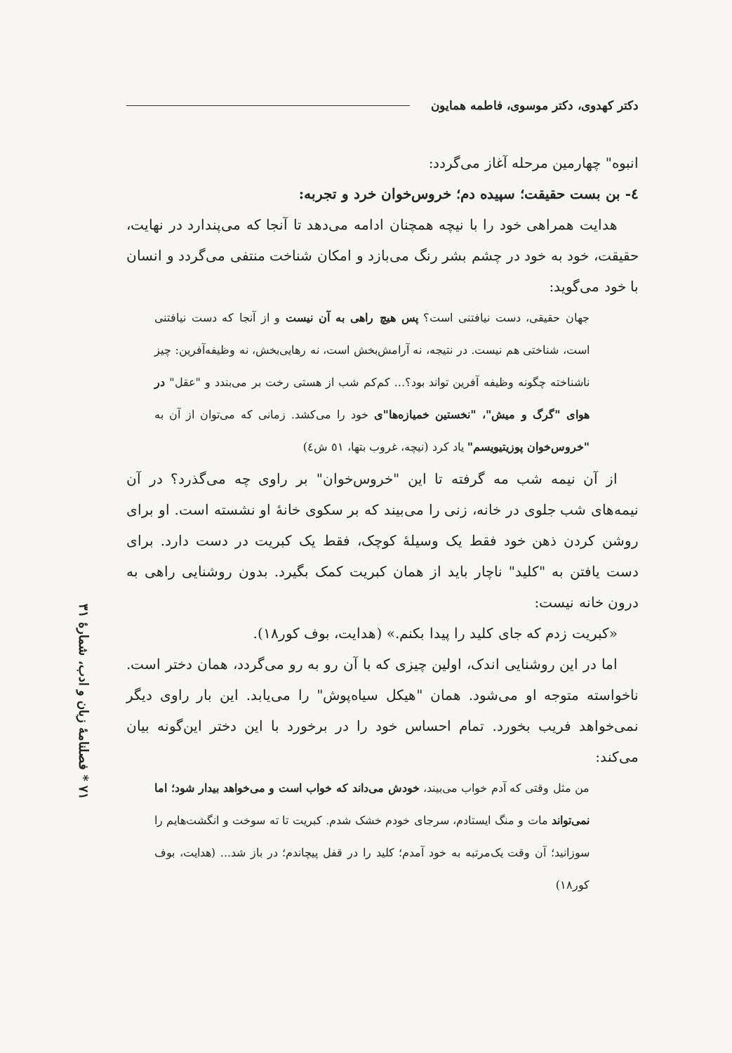۷۱ * فصلنامهٔ زبان و ادب، شمارهٔ ۳۱
دکتر کهدوی، دکتر موسوی، فاطمه همایون
انبوه" چهارمین مرحله آغاز می‌گردد:
٤- بن بست حقیقت؛ سپیده دم؛ خروس‌خوان خرد و تجربه:
هدایت همراهی خود را با نیچه همچنان ادامه می‌دهد تا آنجا که می‌پندارد در نهایت، حقیقت، خود به خود در چشم بشر رنگ می‌بازد و امکان شناخت منتفی می‌گردد و انسان با خود می‌گوید:
جهان حقیقی، دست نیافتنی است؟ پس هیچ راهی به آن نیست و از آنجا که دست نیافتنی است، شناختی هم نیست. در نتیجه، نه آرامش‌بخش است، نه رهایی‌بخش، نه وظیفه‌آفرین: چیز ناشناخته چگونه وظیفه آفرین تواند بود؟... کم‌کم شب از هستی رخت بر می‌بندد و "عقل" در هوای "گرگ و میش"، "نخستین خمیازه‌ها"ی خود را می‌کشد. زمانی که می‌توان از آن به "خروس‌خوان پوزیتیویسم" یاد کرد (نیچه، غروب بتها، ٥١ ش٤)
از آن نیمه شب مه گرفته تا این "خروس‌خوان" بر راوی چه می‌گذرد؟ در آن نیمه‌های شب جلوی در خانه، زنی را می‌بیند که بر سکوی خانهٔ او نشسته است. او برای روشن کردن ذهن خود فقط یک وسیلهٔ کوچک، فقط یک کبریت در دست دارد. برای دست یافتن به "کلید" ناچار باید از همان کبریت کمک بگیرد. بدون روشنایی راهی به درون خانه نیست:
«کبریت زدم که جای کلید را پیدا بکنم.» (هدایت، بوف کور١٨).
اما در این روشنایی اندک، اولین چیزی که با آن رو به رو می‌گردد، همان دختر است. ناخواسته متوجه او می‌شود. همان "هیکل سیاه‌پوش" را می‌یابد. این بار راوی دیگر نمی‌خواهد فریب بخورد. تمام احساس خود را در برخورد با این دختر این‌گونه بیان می‌کند:
من مثل وقتی که آدم خواب می‌بیند، خودش می‌داند که خواب است و می‌خواهد بیدار شود؛ اما نمی‌تواند مات و منگ ایستادم، سرجای خودم خشک شدم. کبریت تا ته سوخت و انگشت‌هایم را سوزانید؛ آن وقت یک‌مرتبه به خود آمدم؛ کلید را در قفل پیچاندم؛ در باز شد... (هدایت، بوف کور١٨)